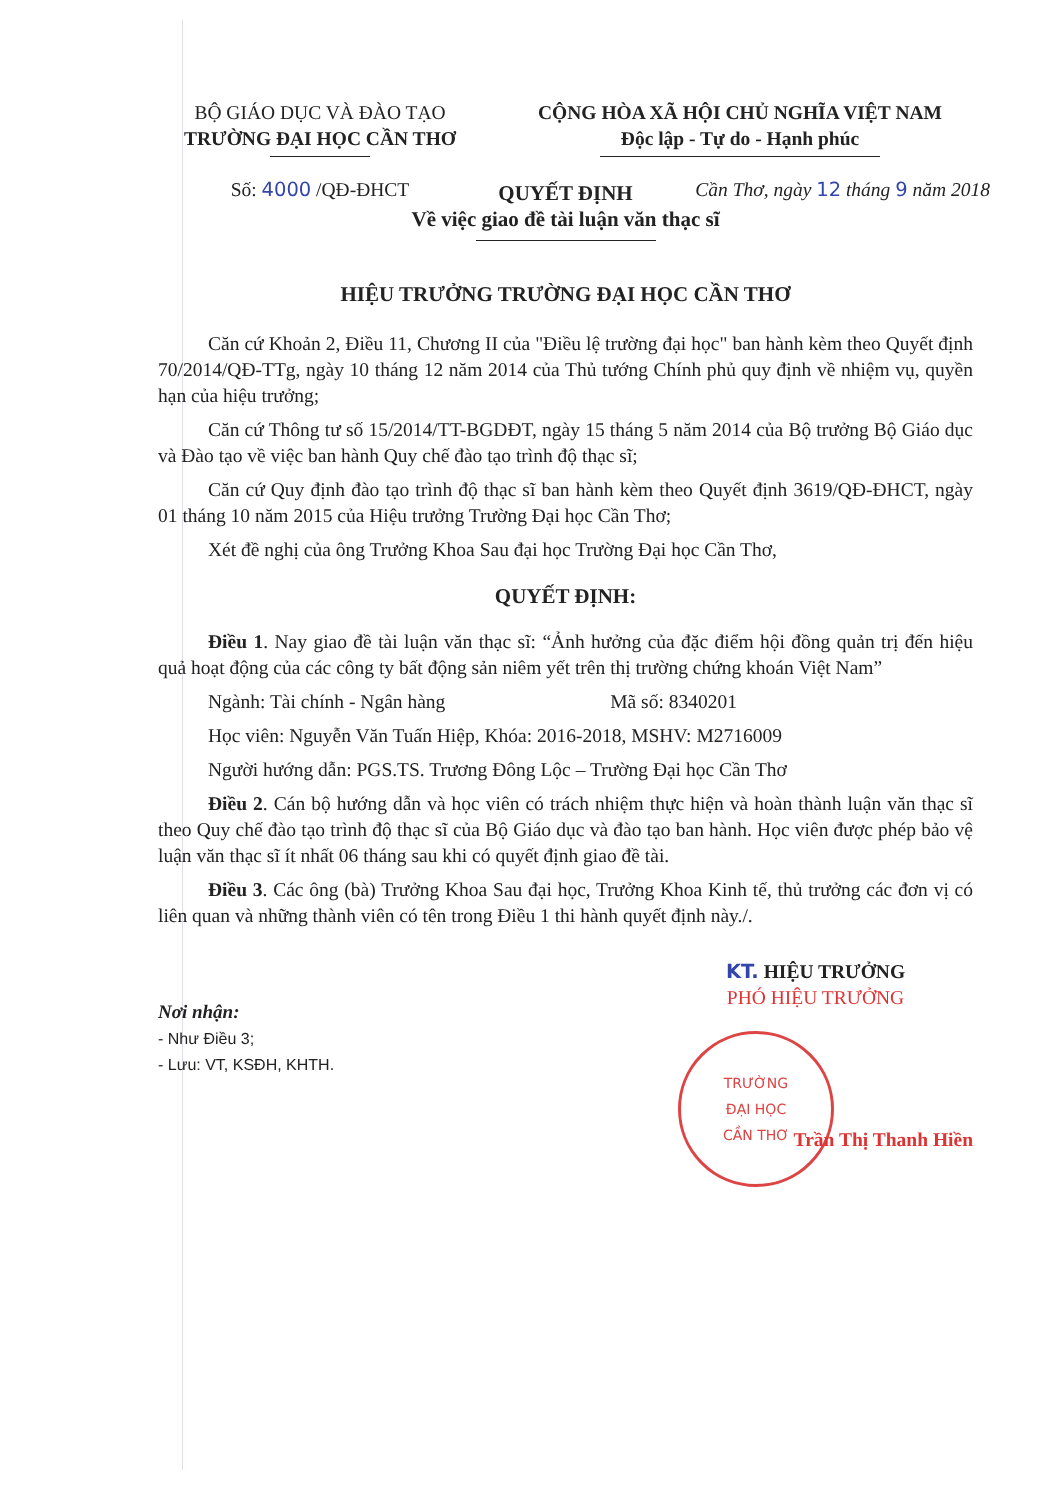BỘ GIÁO DỤC VÀ ĐÀO TẠO
TRƯỜNG ĐẠI HỌC CẦN THƠ
Số: 4000 /QĐ-ĐHCT
CỘNG HÒA XÃ HỘI CHỦ NGHĨA VIỆT NAM
Độc lập - Tự do - Hạnh phúc
Cần Thơ, ngày 12 tháng 9 năm 2018
QUYẾT ĐỊNH
Về việc giao đề tài luận văn thạc sĩ
HIỆU TRƯỞNG TRƯỜNG ĐẠI HỌC CẦN THƠ
Căn cứ Khoản 2, Điều 11, Chương II của "Điều lệ trường đại học" ban hành kèm theo Quyết định 70/2014/QĐ-TTg, ngày 10 tháng 12 năm 2014 của Thủ tướng Chính phủ quy định về nhiệm vụ, quyền hạn của hiệu trưởng;
Căn cứ Thông tư số 15/2014/TT-BGDĐT, ngày 15 tháng 5 năm 2014 của Bộ trưởng Bộ Giáo dục và Đào tạo về việc ban hành Quy chế đào tạo trình độ thạc sĩ;
Căn cứ Quy định đào tạo trình độ thạc sĩ ban hành kèm theo Quyết định 3619/QĐ-ĐHCT, ngày 01 tháng 10 năm 2015 của Hiệu trưởng Trường Đại học Cần Thơ;
Xét đề nghị của ông Trưởng Khoa Sau đại học Trường Đại học Cần Thơ,
QUYẾT ĐỊNH:
Điều 1. Nay giao đề tài luận văn thạc sĩ: “Ảnh hưởng của đặc điểm hội đồng quản trị đến hiệu quả hoạt động của các công ty bất động sản niêm yết trên thị trường chứng khoán Việt Nam”
Ngành: Tài chính - Ngân hàng Mã số: 8340201
Học viên: Nguyễn Văn Tuấn Hiệp, Khóa: 2016-2018, MSHV: M2716009
Người hướng dẫn: PGS.TS. Trương Đông Lộc – Trường Đại học Cần Thơ
Điều 2. Cán bộ hướng dẫn và học viên có trách nhiệm thực hiện và hoàn thành luận văn thạc sĩ theo Quy chế đào tạo trình độ thạc sĩ của Bộ Giáo dục và đào tạo ban hành. Học viên được phép bảo vệ luận văn thạc sĩ ít nhất 06 tháng sau khi có quyết định giao đề tài.
Điều 3. Các ông (bà) Trưởng Khoa Sau đại học, Trưởng Khoa Kinh tế, thủ trưởng các đơn vị có liên quan và những thành viên có tên trong Điều 1 thi hành quyết định này./.
Nơi nhận:
- Như Điều 3;
- Lưu: VT, KSĐH, KHTH.
KT. HIỆU TRƯỞNG
PHÓ HIỆU TRƯỞNG
TRƯỜNG
ĐẠI HỌC
CẦN THƠ
Trần Thị Thanh Hiền